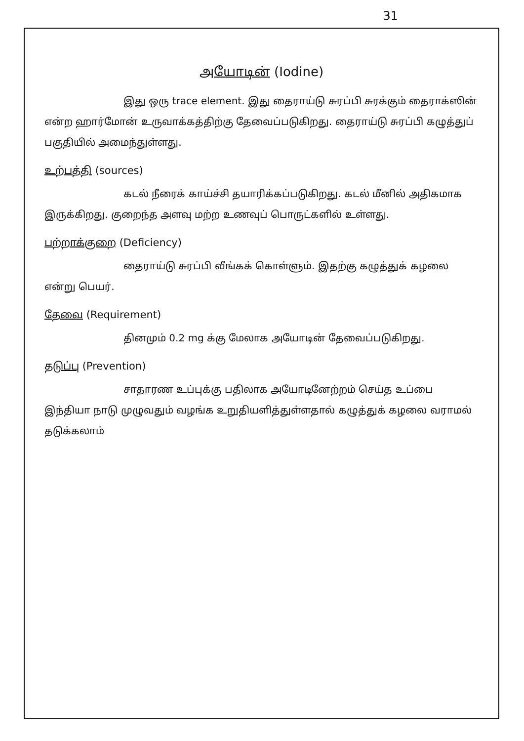31
அயோடின் (Iodine)
இது ஒரு trace element. இது தைராய்டு சுரப்பி சுரக்கும் தைராக்ஸின் என்ற ஹார்மோன் உருவாக்கத்திற்கு தேவைப்படுகிறது. தைராய்டு சுரப்பி கழுத்துப் பகுதியில் அமைந்துள்ளது.
உற்பத்தி (sources)
கடல் நீரைக் காய்ச்சி தயாரிக்கப்படுகிறது. கடல் மீனில் அதிகமாக இருக்கிறது. குறைந்த அளவு மற்ற உணவுப் பொருட்களில் உள்ளது.
பற்றாக்குறை (Deficiency)
தைராய்டு சுரப்பி வீங்கக் கொள்ளும். இதற்கு கழுத்துக் கழலை என்று பெயர்.
தேவை (Requirement)
தினமும் 0.2 mg க்கு மேலாக அயோடின் தேவைப்படுகிறது.
தடுப்பு (Prevention)
சாதாரண உப்புக்கு பதிலாக அயோடினேற்றம் செய்த உப்பை இந்தியா நாடு முழுவதும் வழங்க உறுதியளித்துள்ளதால் கழுத்துக் கழலை வராமல் தடுக்கலாம்